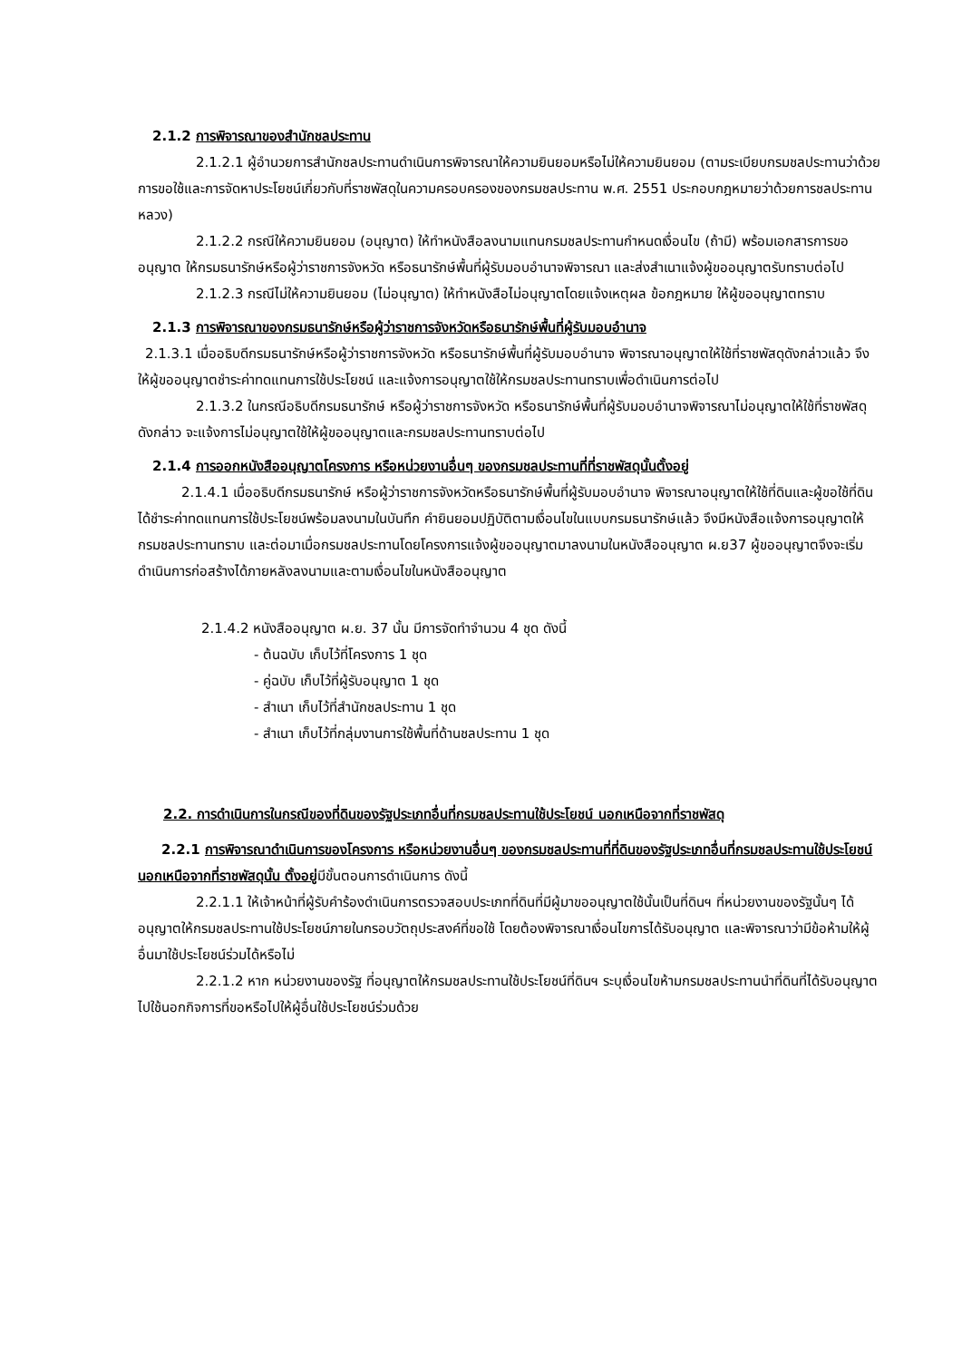2.1.2 การพิจารณาของสำนักชลประทาน
2.1.2.1 ผู้อำนวยการสำนักชลประทานดำเนินการพิจารณาให้ความยินยอมหรือไม่ให้ความยินยอม (ตามระเบียบกรมชลประทานว่าด้วยการขอใช้และการจัดหาประโยชน์เกี่ยวกับที่ราชพัสดุในความครอบครองของกรมชลประทาน พ.ศ. 2551 ประกอบกฎหมายว่าด้วยการชลประทานหลวง)
2.1.2.2 กรณีให้ความยินยอม (อนุญาต) ให้ทำหนังสือลงนามแทนกรมชลประทานกำหนดเงื่อนไข (ถ้ามี) พร้อมเอกสารการขออนุญาต ให้กรมธนารักษ์หรือผู้ว่าราชการจังหวัด หรือธนารักษ์พื้นที่ผู้รับมอบอำนาจพิจารณา และส่งสำเนาแจ้งผู้ขออนุญาตรับทราบต่อไป
2.1.2.3 กรณีไม่ให้ความยินยอม (ไม่อนุญาต) ให้ทำหนังสือไม่อนุญาตโดยแจ้งเหตุผล ข้อกฎหมาย ให้ผู้ขออนุญาตทราบ
2.1.3 การพิจารณาของกรมธนารักษ์หรือผู้ว่าราชการจังหวัดหรือธนารักษ์พื้นที่ผู้รับมอบอำนาจ
2.1.3.1 เมื่ออธิบดีกรมธนารักษ์หรือผู้ว่าราชการจังหวัด หรือธนารักษ์พื้นที่ผู้รับมอบอำนาจ พิจารณาอนุญาตให้ใช้ที่ราชพัสดุดังกล่าวแล้ว จึงให้ผู้ขออนุญาตชำระค่าทดแทนการใช้ประโยชน์ และแจ้งการอนุญาตใช้ให้กรมชลประทานทราบเพื่อดำเนินการต่อไป
2.1.3.2 ในกรณีอธิบดีกรมธนารักษ์ หรือผู้ว่าราชการจังหวัด หรือธนารักษ์พื้นที่ผู้รับมอบอำนาจพิจารณาไม่อนุญาตให้ใช้ที่ราชพัสดุดังกล่าว จะแจ้งการไม่อนุญาตใช้ให้ผู้ขออนุญาตและกรมชลประทานทราบต่อไป
2.1.4 การออกหนังสืออนุญาตโครงการ หรือหน่วยงานอื่นๆ ของกรมชลประทานที่ที่ราชพัสดุนั้นตั้งอยู่
2.1.4.1 เมื่ออธิบดีกรมธนารักษ์ หรือผู้ว่าราชการจังหวัดหรือธนารักษ์พื้นที่ผู้รับมอบอำนาจ พิจารณาอนุญาตให้ใช้ที่ดินและผู้ขอใช้ที่ดินได้ชำระค่าทดแทนการใช้ประโยชน์พร้อมลงนามในบันทึก คำยินยอมปฏิบัติตามเงื่อนไขในแบบกรมธนารักษ์แล้ว จึงมีหนังสือแจ้งการอนุญาตให้กรมชลประทานทราบ และต่อมาเมื่อกรมชลประทานโดยโครงการแจ้งผู้ขออนุญาตมาลงนามในหนังสืออนุญาต ผ.ย37 ผู้ขออนุญาตจึงจะเริ่มดำเนินการก่อสร้างได้ภายหลังลงนามและตามเงื่อนไขในหนังสืออนุญาต
2.1.4.2 หนังสืออนุญาต ผ.ย. 37 นั้น มีการจัดทำจำนวน 4 ชุด ดังนี้
- ต้นฉบับ เก็บไว้ที่โครงการ 1 ชุด
- คู่ฉบับ เก็บไว้ที่ผู้รับอนุญาต 1 ชุด
- สำเนา เก็บไว้ที่สำนักชลประทาน 1 ชุด
- สำเนา เก็บไว้ที่กลุ่มงานการใช้พื้นที่ด้านชลประทาน 1 ชุด
2.2. การดำเนินการในกรณีของที่ดินของรัฐประเภทอื่นที่กรมชลประทานใช้ประโยชน์ นอกเหนือจากที่ราชพัสดุ
2.2.1 การพิจารณาดำเนินการของโครงการ หรือหน่วยงานอื่นๆ ของกรมชลประทานที่ที่ดินของรัฐประเภทอื่นที่กรมชลประทานใช้ประโยชน์นอกเหนือจากที่ราชพัสดุนั้น ตั้งอยู่มีขั้นตอนการดำเนินการ ดังนี้
2.2.1.1 ให้เจ้าหน้าที่ผู้รับคำร้องดำเนินการตรวจสอบประเภทที่ดินที่มีผู้มาขออนุญาตใช้นั้นเป็นที่ดินฯ ที่หน่วยงานของรัฐนั้นๆ ได้อนุญาตให้กรมชลประทานใช้ประโยชน์ภายในกรอบวัตถุประสงค์ที่ขอใช้ โดยต้องพิจารณาเงื่อนไขการได้รับอนุญาต และพิจารณาว่ามีข้อห้ามให้ผู้อื่นมาใช้ประโยชน์ร่วมได้หรือไม่
2.2.1.2 หาก หน่วยงานของรัฐ ที่อนุญาตให้กรมชลประทานใช้ประโยชน์ที่ดินฯ ระบุเงื่อนไขห้ามกรมชลประทานนำที่ดินที่ได้รับอนุญาตไปใช้นอกกิจการที่ขอหรือไปให้ผู้อื่นใช้ประโยชน์ร่วมด้วย